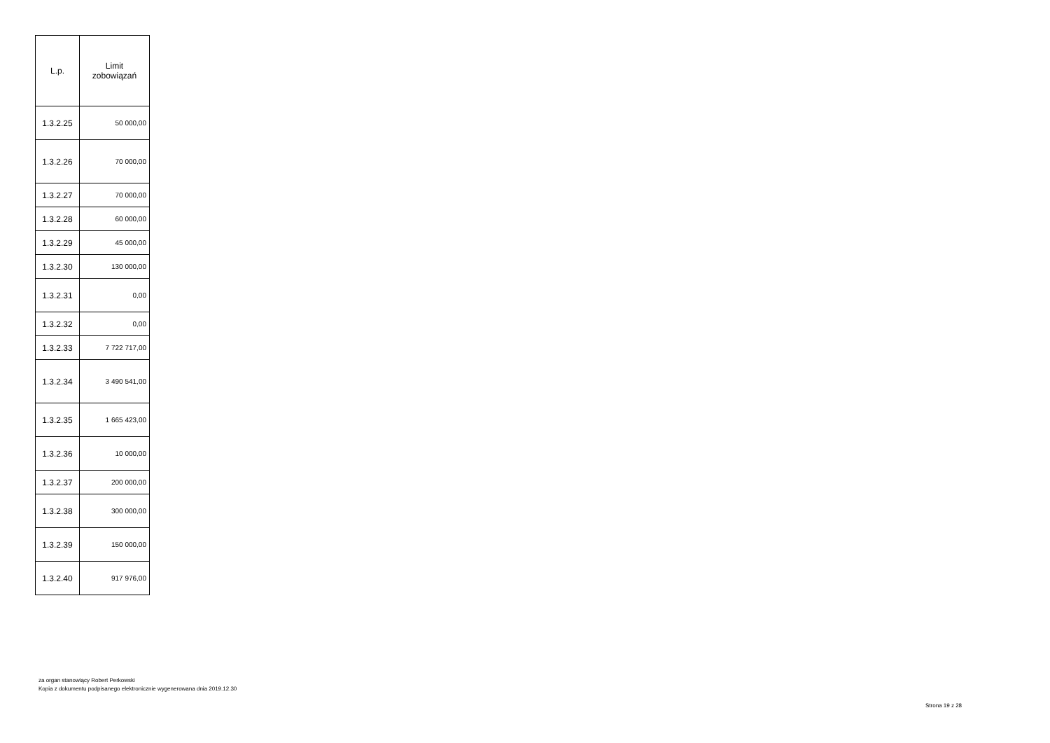| L.p. | Limit zobowiązań |
| --- | --- |
| 1.3.2.25 | 50 000,00 |
| 1.3.2.26 | 70 000,00 |
| 1.3.2.27 | 70 000,00 |
| 1.3.2.28 | 60 000,00 |
| 1.3.2.29 | 45 000,00 |
| 1.3.2.30 | 130 000,00 |
| 1.3.2.31 | 0,00 |
| 1.3.2.32 | 0,00 |
| 1.3.2.33 | 7 722 717,00 |
| 1.3.2.34 | 3 490 541,00 |
| 1.3.2.35 | 1 665 423,00 |
| 1.3.2.36 | 10 000,00 |
| 1.3.2.37 | 200 000,00 |
| 1.3.2.38 | 300 000,00 |
| 1.3.2.39 | 150 000,00 |
| 1.3.2.40 | 917 976,00 |
za organ stanowiący Robert Perkowski
Kopia z dokumentu podpisanego elektronicznie wygenerowana dnia 2019.12.30
Strona 19 z 28